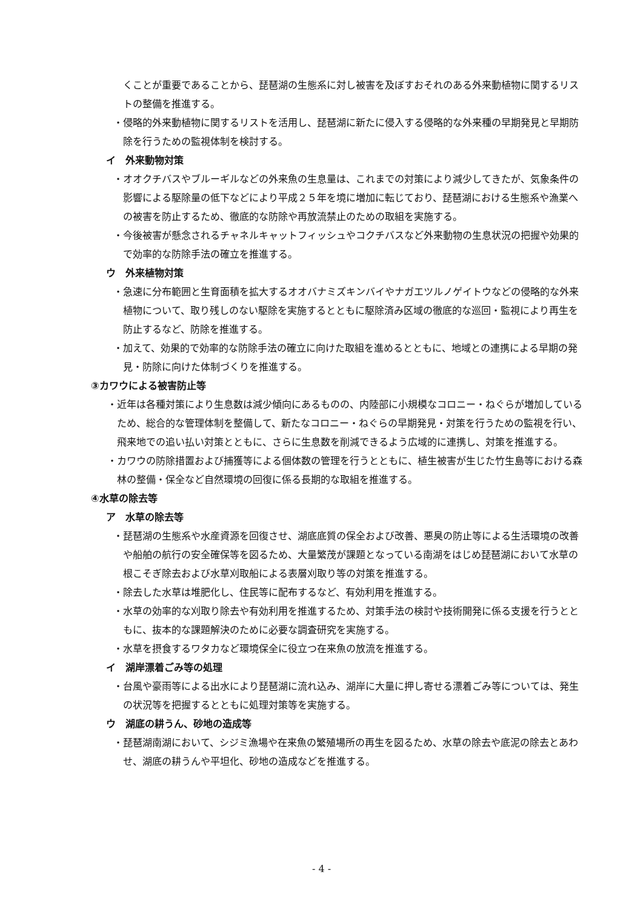くことが重要であることから、琵琶湖の生態系に対し被害を及ぼすおそれのある外来動植物に関するリストの整備を推進する。
・侵略的外来動植物に関するリストを活用し、琵琶湖に新たに侵入する侵略的な外来種の早期発見と早期防除を行うための監視体制を検討する。
イ　外来動物対策
・オオクチバスやブルーギルなどの外来魚の生息量は、これまでの対策により減少してきたが、気象条件の影響による駆除量の低下などにより平成２５年を境に増加に転じており、琵琶湖における生態系や漁業への被害を防止するため、徹底的な防除や再放流禁止のための取組を実施する。
・今後被害が懸念されるチャネルキャットフィッシュやコクチバスなど外来動物の生息状況の把握や効果的で効率的な防除手法の確立を推進する。
ウ　外来植物対策
・急速に分布範囲と生育面積を拡大するオオバナミズキンバイやナガエツルノゲイトウなどの侵略的な外来植物について、取り残しのない駆除を実施するとともに駆除済み区域の徹底的な巡回・監視により再生を防止するなど、防除を推進する。
・加えて、効果的で効率的な防除手法の確立に向けた取組を進めるとともに、地域との連携による早期の発見・防除に向けた体制づくりを推進する。
③カワウによる被害防止等
・近年は各種対策により生息数は減少傾向にあるものの、内陸部に小規模なコロニー・ねぐらが増加しているため、総合的な管理体制を整備して、新たなコロニー・ねぐらの早期発見・対策を行うための監視を行い、飛来地での追い払い対策とともに、さらに生息数を削減できるよう広域的に連携し、対策を推進する。
・カワウの防除措置および捕獲等による個体数の管理を行うとともに、植生被害が生じた竹生島等における森林の整備・保全など自然環境の回復に係る長期的な取組を推進する。
④水草の除去等
ア　水草の除去等
・琵琶湖の生態系や水産資源を回復させ、湖底底質の保全および改善、悪臭の防止等による生活環境の改善や船舶の航行の安全確保等を図るため、大量繁茂が課題となっている南湖をはじめ琵琶湖において水草の根こそぎ除去および水草刈取船による表層刈取り等の対策を推進する。
・除去した水草は堆肥化し、住民等に配布するなど、有効利用を推進する。
・水草の効率的な刈取り除去や有効利用を推進するため、対策手法の検討や技術開発に係る支援を行うとともに、抜本的な課題解決のために必要な調査研究を実施する。
・水草を摂食するワタカなど環境保全に役立つ在来魚の放流を推進する。
イ　湖岸漂着ごみ等の処理
・台風や豪雨等による出水により琵琶湖に流れ込み、湖岸に大量に押し寄せる漂着ごみ等については、発生の状況等を把握するとともに処理対策等を実施する。
ウ　湖底の耕うん、砂地の造成等
・琵琶湖南湖において、シジミ漁場や在来魚の繁殖場所の再生を図るため、水草の除去や底泥の除去とあわせ、湖底の耕うんや平坦化、砂地の造成などを推進する。
- 4 -